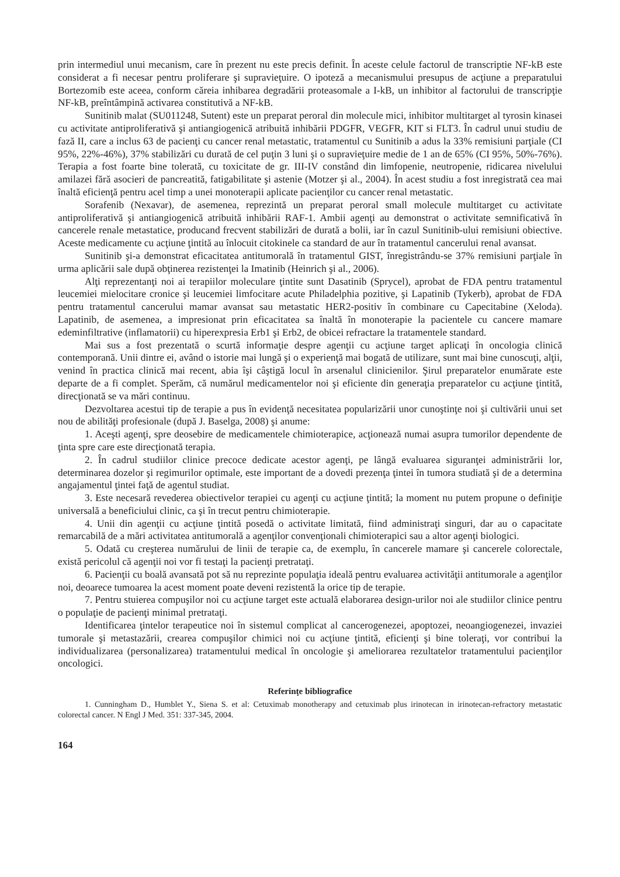prin intermediul unui mecanism, care în prezent nu este precis definit. În aceste celule factorul de transcriptie NF-kB este considerat a fi necesar pentru proliferare şi supravieţuire. O ipoteză a mecanismului presupus de acţiune a preparatului Bortezomib este aceea, conform căreia inhibarea degradării proteasomale a I-kB, un inhibitor al factorului de transcripţie NF-kB, preîntâmpină activarea constitutivă a NF-kB.
Sunitinib malat (SU011248, Sutent) este un preparat peroral din molecule mici, inhibitor multitarget al tyrosin kinasei cu activitate antiproliferativă şi antiangiogenică atribuită inhibării PDGFR, VEGFR, KIT si FLT3. În cadrul unui studiu de fază II, care a inclus 63 de pacienţi cu cancer renal metastatic, tratamentul cu Sunitinib a adus la 33% remisiuni parţiale (CI 95%, 22%-46%), 37% stabilizări cu durată de cel puţin 3 luni şi o supravieţuire medie de 1 an de 65% (CI 95%, 50%-76%). Terapia a fost foarte bine tolerată, cu toxicitate de gr. III-IV constând din limfopenie, neutropenie, ridicarea nivelului amilazei fără asocieri de pancreatită, fatigabilitate şi astenie (Motzer şi al., 2004). În acest studiu a fost inregistrată cea mai înaltă eficienţă pentru acel timp a unei monoterapii aplicate pacienţilor cu cancer renal metastatic.
Sorafenib (Nexavar), de asemenea, reprezintă un preparat peroral small molecule multitarget cu activitate antiproliferativă şi antiangiogenică atribuită inhibării RAF-1. Ambii agenţi au demonstrat o activitate semnificativă în cancerele renale metastatice, producand frecvent stabilizări de durată a bolii, iar în cazul Sunitinib-ului remisiuni obiective. Aceste medicamente cu acţiune ţintită au înlocuit citokinele ca standard de aur în tratamentul cancerului renal avansat.
Sunitinib şi-a demonstrat eficacitatea antitumorală în tratamentul GIST, înregistrându-se 37% remisiuni parţiale în urma aplicării sale după obţinerea rezistenţei la Imatinib (Heinrich şi al., 2006).
Alţi reprezentanţi noi ai terapiilor moleculare ţintite sunt Dasatinib (Sprycel), aprobat de FDA pentru tratamentul leucemiei mielocitare cronice şi leucemiei limfocitare acute Philadelphia pozitive, şi Lapatinib (Tykerb), aprobat de FDA pentru tratamentul cancerului mamar avansat sau metastatic HER2-positiv în combinare cu Capecitabine (Xeloda). Lapatinib, de asemenea, a impresionat prin eficacitatea sa înaltă în monoterapie la pacientele cu cancere mamare edeminfiltrative (inflamatorii) cu hiperexpresia Erb1 şi Erb2, de obicei refractare la tratamentele standard.
Mai sus a fost prezentată o scurtă informaţie despre agenţii cu acţiune target aplicaţi în oncologia clinică contemporană. Unii dintre ei, având o istorie mai lungă şi o experienţă mai bogată de utilizare, sunt mai bine cunoscuţi, alţii, venind în practica clinică mai recent, abia îşi câştigă locul în arsenalul clinicienilor. Şirul preparatelor enumărate este departe de a fi complet. Sperăm, că numărul medicamentelor noi şi eficiente din generaţia preparatelor cu acţiune ţintită, direcţionată se va mări continuu.
Dezvoltarea acestui tip de terapie a pus în evidenţă necesitatea popularizării unor cunoştinţe noi şi cultivării unui set nou de abilităţi profesionale (după J. Baselga, 2008) şi anume:
1. Aceşti agenţi, spre deosebire de medicamentele chimioterapice, acţionează numai asupra tumorilor dependente de ţinta spre care este direcţionată terapia.
2. În cadrul studiilor clinice precoce dedicate acestor agenţi, pe lângă evaluarea siguranţei administrării lor, determinarea dozelor şi regimurilor optimale, este important de a dovedi prezenţa ţintei în tumora studiată şi de a determina angajamentul ţintei faţă de agentul studiat.
3. Este necesară revederea obiectivelor terapiei cu agenţi cu acţiune ţintită; la moment nu putem propune o definiţie universală a beneficiului clinic, ca şi în trecut pentru chimioterapie.
4. Unii din agenţii cu acţiune ţintită posedă o activitate limitată, fiind administraţi singuri, dar au o capacitate remarcabilă de a mări activitatea antitumorală a agenţilor convenţionali chimioterapici sau a altor agenţi biologici.
5. Odată cu creşterea numărului de linii de terapie ca, de exemplu, în cancerele mamare şi cancerele colorectale, există pericolul că agenţii noi vor fi testaţi la pacienţi pretrataţi.
6. Pacienţii cu boală avansată pot să nu reprezinte populaţia ideală pentru evaluarea activităţii antitumorale a agenţilor noi, deoarece tumoarea la acest moment poate deveni rezistentă la orice tip de terapie.
7. Pentru stuierea compuşilor noi cu acţiune target este actuală elaborarea design-urilor noi ale studiilor clinice pentru o populaţie de pacienţi minimal pretrataţi.
Identificarea ţintelor terapeutice noi în sistemul complicat al cancerogenezei, apoptozei, neoangiogenezei, invaziei tumorale şi metastazării, crearea compuşilor chimici noi cu acţiune ţintită, eficienţi şi bine toleraţi, vor contribui la individualizarea (personalizarea) tratamentului medical în oncologie şi ameliorarea rezultatelor tratamentului pacienţilor oncologici.
Referinţe bibliografice
1. Cunningham D., Humblet Y., Siena S. et al: Cetuximab monotherapy and cetuximab plus irinotecan in irinotecan-refractory metastatic colorectal cancer. N Engl J Med. 351: 337-345, 2004.
164